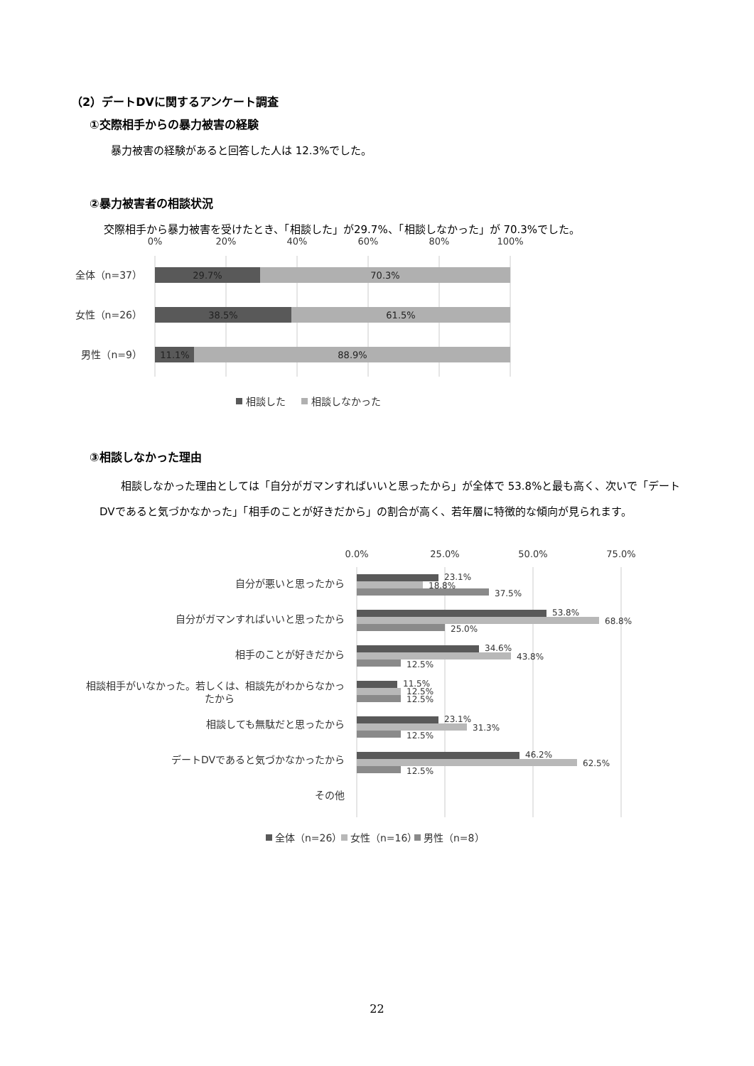（2）デートDVに関するアンケート調査
①交際相手からの暴力被害の経験
暴力被害の経験があると回答した人は 12.3%でした。
②暴力被害者の相談状況
交際相手から暴力被害を受けたとき、「相談した」が29.7%、「相談しなかった」が 70.3%でした。
0%
20%
40%
60%
80%
100%
29.7%
70.3%
38.5%
61.5%
11.1%
88.9%
全体（n=37）
女性（n=26）
男性（n=9）
相談した
相談しなかった
③相談しなかった理由
相談しなかった理由としては「自分がガマンすればいいと思ったから」が全体で 53.8%と最も高く、次いで「デートDVであると気づかなかった」「相手のことが好きだから」の割合が高く、若年層に特徴的な傾向が見られます。
0.0%
25.0%
50.0%
75.0%
自分が悪いと思ったから
自分がガマンすればいいと思ったから
相手のことが好きだから
相談相手がいなかった。若しくは、相談先がわからなかっ
たから
相談しても無駄だと思ったから
デートDVであると気づかなかったから
その他
23.1%
18.8%
37.5%
53.8%
68.8%
25.0%
34.6%
43.8%
12.5%
11.5%
12.5%
12.5%
23.1%
31.3%
12.5%
46.2%
62.5%
12.5%
全体（n=26）
女性（n=16）
男性（n=8）
22